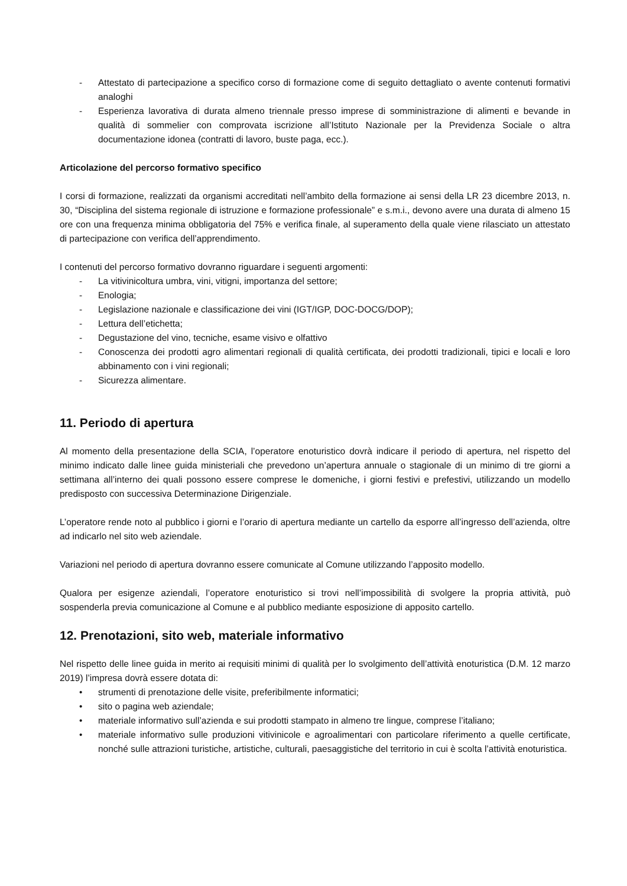- Attestato di partecipazione a specifico corso di formazione come di seguito dettagliato o avente contenuti formativi analoghi
- Esperienza lavorativa di durata almeno triennale presso imprese di somministrazione di alimenti e bevande in qualità di sommelier con comprovata iscrizione all’Istituto Nazionale per la Previdenza Sociale o altra documentazione idonea (contratti di lavoro, buste paga, ecc.).
Articolazione del percorso formativo specifico
I corsi di formazione, realizzati da organismi accreditati nell’ambito della formazione ai sensi della LR 23 dicembre 2013, n. 30, “Disciplina del sistema regionale di istruzione e formazione professionale” e s.m.i., devono avere una durata di almeno 15 ore con una frequenza minima obbligatoria del 75% e verifica finale, al superamento della quale viene rilasciato un attestato di partecipazione con verifica dell’apprendimento.
I contenuti del percorso formativo dovranno riguardare i seguenti argomenti:
- La vitivinicoltura umbra, vini, vitigni, importanza del settore;
- Enologia;
- Legislazione nazionale e classificazione dei vini (IGT/IGP, DOC-DOCG/DOP);
- Lettura dell’etichetta;
- Degustazione del vino, tecniche, esame visivo e olfattivo
- Conoscenza dei prodotti agro alimentari regionali di qualità certificata, dei prodotti tradizionali, tipici e locali e loro abbinamento con i vini regionali;
- Sicurezza alimentare.
11. Periodo di apertura
Al momento della presentazione della SCIA, l’operatore enoturistico dovrà indicare il periodo di apertura, nel rispetto del minimo indicato dalle linee guida ministeriali che prevedono un’apertura annuale o stagionale di un minimo di tre giorni a settimana all’interno dei quali possono essere comprese le domeniche, i giorni festivi e prefestivi, utilizzando un modello predisposto con successiva Determinazione Dirigenziale.
L’operatore rende noto al pubblico i giorni e l’orario di apertura mediante un cartello da esporre all’ingresso dell’azienda, oltre ad indicarlo nel sito web aziendale.
Variazioni nel periodo di apertura dovranno essere comunicate al Comune utilizzando l’apposito modello.
Qualora per esigenze aziendali, l’operatore enoturistico si trovi nell’impossibilità di svolgere la propria attività, può sospenderla previa comunicazione al Comune e al pubblico mediante esposizione di apposito cartello.
12. Prenotazioni, sito web, materiale informativo
Nel rispetto delle linee guida in merito ai requisiti minimi di qualità per lo svolgimento dell’attività enoturistica (D.M. 12 marzo 2019) l’impresa dovrà essere dotata di:
• strumenti di prenotazione delle visite, preferibilmente informatici;
• sito o pagina web aziendale;
• materiale informativo sull’azienda e sui prodotti stampato in almeno tre lingue, comprese l’italiano;
• materiale informativo sulle produzioni vitivinicole e agroalimentari con particolare riferimento a quelle certificate, nonché sulle attrazioni turistiche, artistiche, culturali, paesaggistiche del territorio in cui è scolta l’attività enoturistica.